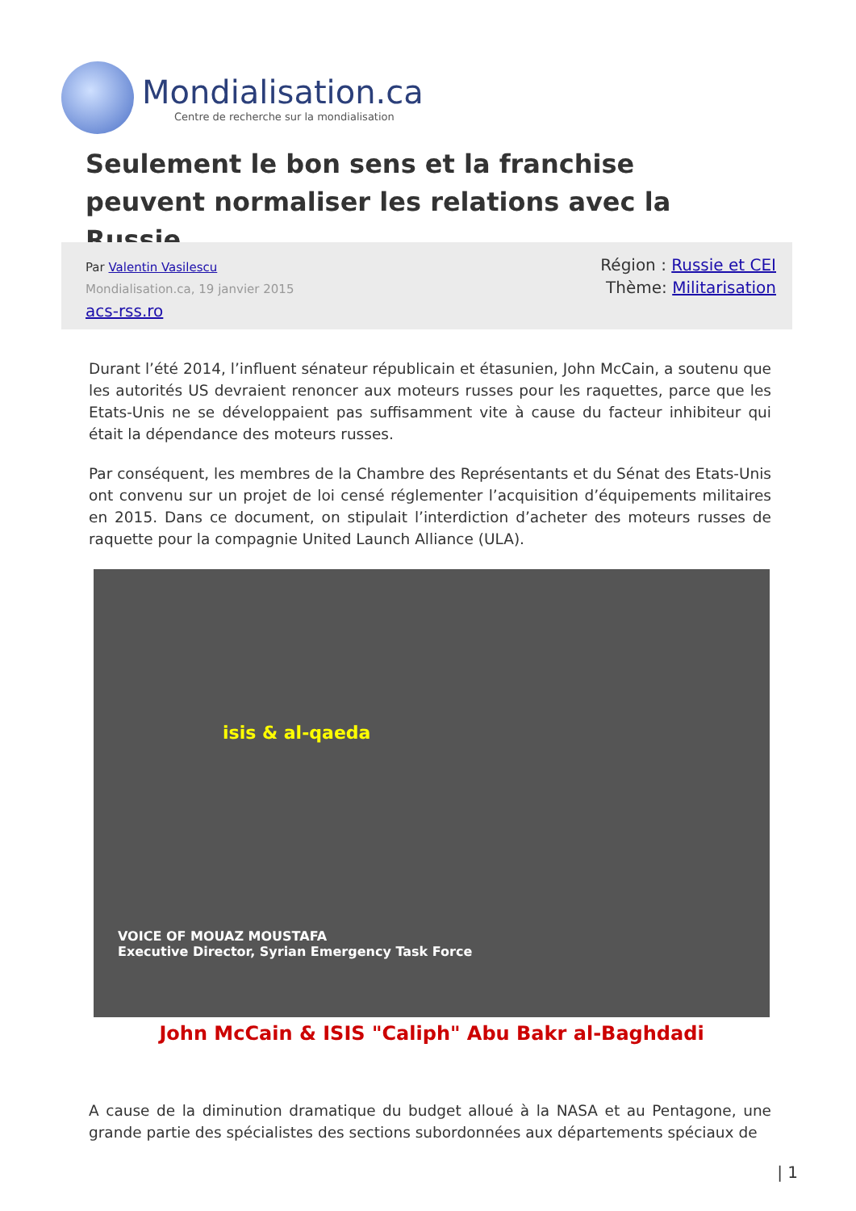Mondialisation.ca
Centre de recherche sur la mondialisation
Seulement le bon sens et la franchise peuvent normaliser les relations avec la Russie
Par Valentin Vasilescu
Mondialisation.ca, 19 janvier 2015
acs-rss.ro
Région : Russie et CEI
Thème: Militarisation
Durant l’été 2014, l’influent sénateur républicain et étasunien, John McCain, a soutenu que les autorités US devraient renoncer aux moteurs russes pour les raquettes, parce que les Etats-Unis ne se développaient pas suffisamment vite à cause du facteur inhibiteur qui était la dépendance des moteurs russes.
Par conséquent, les membres de la Chambre des Représentants et du Sénat des Etats-Unis ont convenu sur un projet de loi censé réglementer l’acquisition d’équipements militaires en 2015. Dans ce document, on stipulait l’interdiction d’acheter des moteurs russes de raquette pour la compagnie United Launch Alliance (ULA).
isis & al-qaeda
VOICE OF MOUAZ MOUSTAFA
Executive Director, Syrian Emergency Task Force
John McCain & ISIS "Caliph" Abu Bakr al-Baghdadi
A cause de la diminution dramatique du budget alloué à la NASA et au Pentagone, une grande partie des spécialistes des sections subordonnées aux départements spéciaux de
| 1